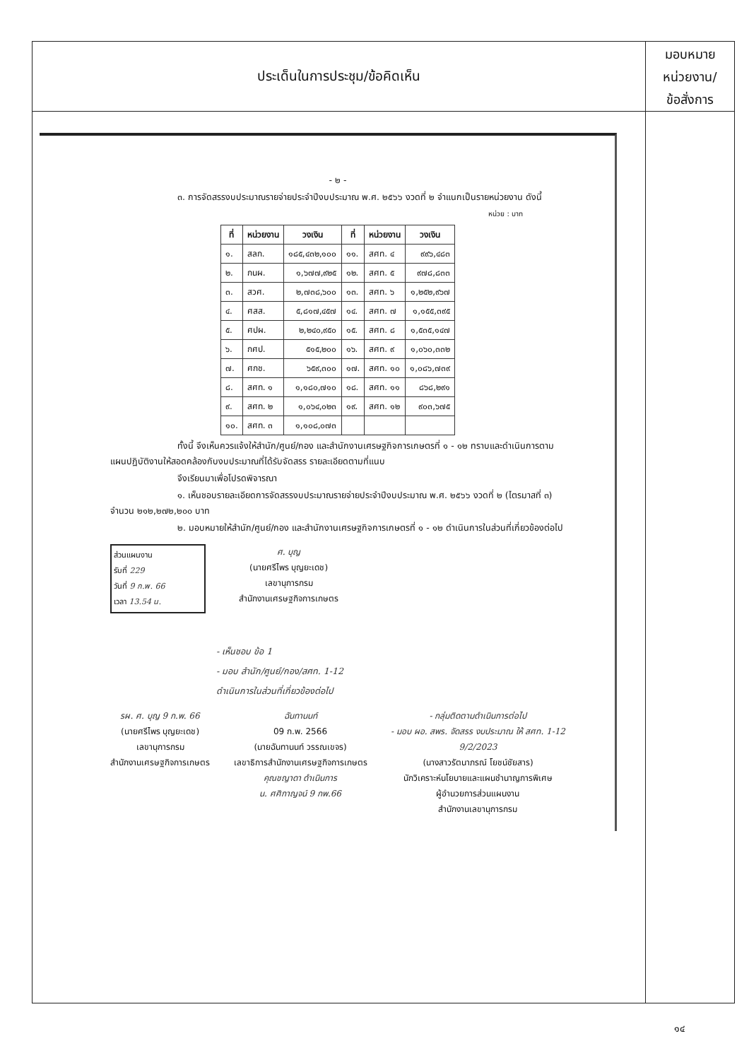ประเด็นในการประชุม/ข้อคิดเห็น
มอบหมาย
หน่วยงาน/
ข้อสั่งการ
- ๒ -
๓. การจัดสรรงบประมาณรายจ่ายประจำปีงบประมาณ พ.ศ. ๒๕๖๖ งวดที่ ๒ จำแนกเป็นรายหน่วยงาน ดังนี้
หน่วย : บาท
| ที่ | หน่วยงาน | วงเงิน | ที่ | หน่วยงาน | วงเงิน |
| --- | --- | --- | --- | --- | --- |
| ๑. | สลก. | ๑๘๕,๔๓๒,๑๐๐ | ๑๑. | สศท. ๔ | ๙๙๖,๔๘๓ |
| ๒. | กนผ. | ๑,๖๗๗,๙๒๕ | ๑๒. | สศท. ๕ | ๙๗๘,๘๓๓ |
| ๓. | สวศ. | ๒,๗๓๘,๖๐๐ | ๑๓. | สศท. ๖ | ๑,๒๕๒,๙๖๗ |
| ๔. | ศสส. | ๕,๘๑๗,๔๕๗ | ๑๔. | สศท. ๗ | ๑,๑๕๕,๓๙๕ |
| ๕. | ศปผ. | ๒,๒๔๐,๙๕๐ | ๑๕. | สศท. ๘ | ๑,๕๓๕,๑๔๗ |
| ๖. | กศป. | ๕๑๕,๒๐๐ | ๑๖. | สศท. ๙ | ๑,๐๖๐,๓๓๒ |
| ๗. | ศกช. | ๖๕๙,๓๐๐ | ๑๗. | สศท. ๑๐ | ๑,๐๘๖,๗๓๙ |
| ๘. | สศท. ๑ | ๑,๑๘๐,๗๑๐ | ๑๘. | สศท. ๑๑ | ๘๖๘,๒๙๑ |
| ๙. | สศท. ๒ | ๑,๐๖๔,๐๒๓ | ๑๙. | สศท. ๑๒ | ๙๐๓,๖๗๕ |
| ๑๐. | สศท. ๓ | ๑,๑๐๘,๐๗๓ | | | |
ทั้งนี้ จึงเห็นควรแจ้งให้สำนัก/ศูนย์/กอง และสำนักงานเศรษฐกิจการเกษตรที่ ๑ - ๑๒ ทราบและดำเนินการตามแผนปฏิบัติงานให้สอดคล้องกับงบประมาณที่ได้รับจัดสรร รายละเอียดตามที่แนบ
จึงเรียนมาเพื่อโปรดพิจารณา
๑. เห็นชอบรายละเอียดการจัดสรรงบประมาณรายจ่ายประจำปีงบประมาณ พ.ศ. ๒๕๖๖ งวดที่ ๒ (ไตรมาสที่ ๓) จำนวน ๒๑๒,๒๗๒,๒๐๐ บาท
๒. มอบหมายให้สำนัก/ศูนย์/กอง และสำนักงานเศรษฐกิจการเกษตรที่ ๑ - ๑๒ ดำเนินการในส่วนที่เกี่ยวข้องต่อไป
ส่วนแผนงาน
รับที่ 229
วันที่ 9 ก.พ. 66
เวลา 13.54 น.
ศ. บุญ
(นายศรีไพร บุญยะเดช)
เลขานุการกรม
สำนักงานเศรษฐกิจการเกษตร
- เห็นชอบ ข้อ 1
- มอบ สำนัก/ศูนย์/กอง/สศท. 1-12
ดำเนินการในส่วนที่เกี่ยวข้องต่อไป
รผ. ศ. บุญ 9 ก.พ. 66
(นายศรีไพร บุญยะเดช)
เลขานุการกรม
สำนักงานเศรษฐกิจการเกษตร
ฉันทานนท์
09 ก.พ. 2566
(นายฉันทานนท์ วรรณเขจร)
เลขาธิการสำนักงานเศรษฐกิจการเกษตร
คุณชญาดา ดำเนินการ
น. ศศิกาญจน์ 9 กพ.66
- กลุ่มติดตามดำเนินการต่อไป
- มอบ ผอ. สพร. จัดสรร งบประมาณ ให้ สศท. 1-12
9/2/2023
(นางสาวรัตนาภรณ์ โยชน์ชัยสาร)
นักวิเคราะห์นโยบายและแผนชำนาญการพิเศษ
ผู้อำนวยการส่วนแผนงาน
สำนักงานเลขานุการกรม
๑๔